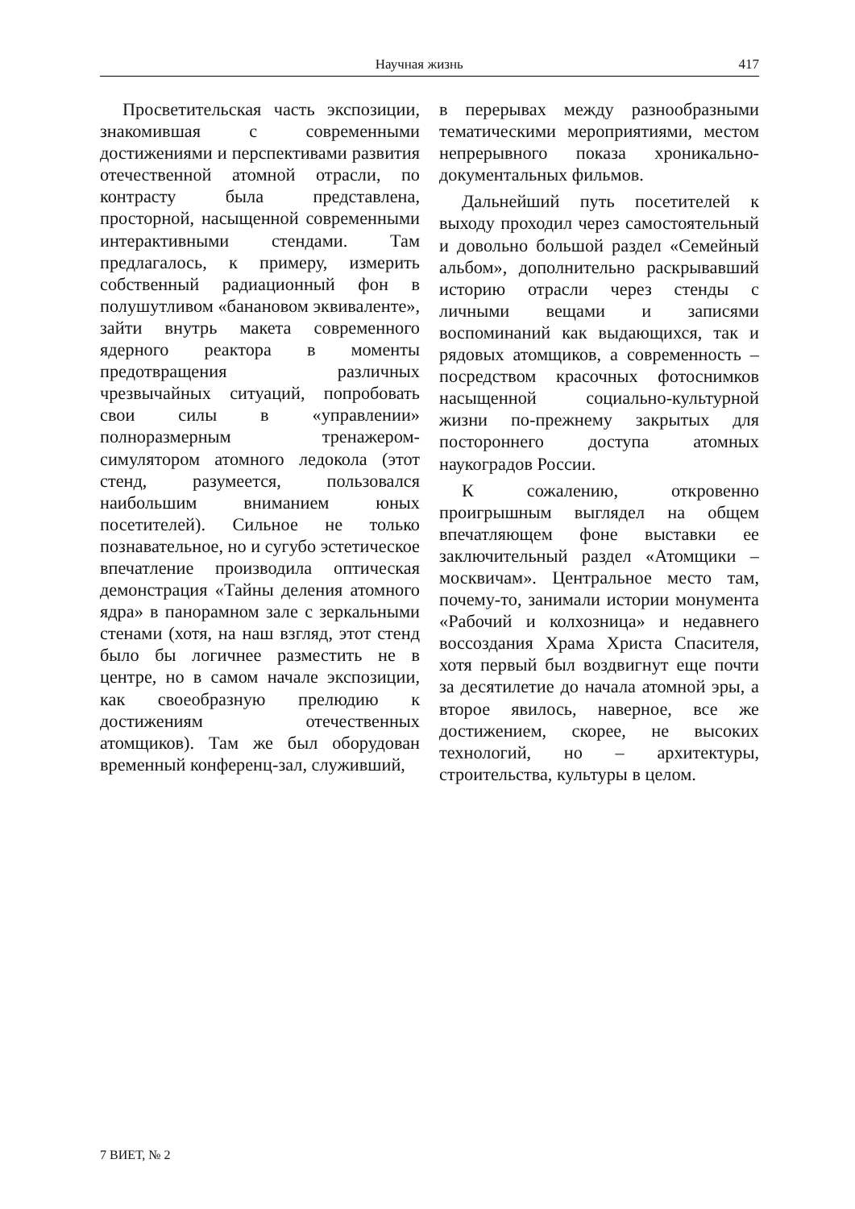Научная жизнь 417
Просветительская часть экспозиции, знакомившая с современными достижениями и перспективами развития отечественной атомной отрасли, по контрасту была представлена, просторной, насыщенной современными интерактивными стендами. Там предлагалось, к примеру, измерить собственный радиационный фон в полушутливом «банановом эквиваленте», зайти внутрь макета современного ядерного реактора в моменты предотвращения различных чрезвычайных ситуаций, попробовать свои силы в «управлении» полноразмерным тренажером-симулятором атомного ледокола (этот стенд, разумеется, пользовался наибольшим вниманием юных посетителей). Сильное не только познавательное, но и сугубо эстетическое впечатление производила оптическая демонстрация «Тайны деления атомного ядра» в панорамном зале с зеркальными стенами (хотя, на наш взгляд, этот стенд было бы логичнее разместить не в центре, но в самом начале экспозиции, как своеобразную прелюдию к достижениям отечественных атомщиков). Там же был оборудован временный конференц-зал, служивший,
в перерывах между разнообразными тематическими мероприятиями, местом непрерывного показа хроникально-документальных фильмов.
Дальнейший путь посетителей к выходу проходил через самостоятельный и довольно большой раздел «Семейный альбом», дополнительно раскрывавший историю отрасли через стенды с личными вещами и записями воспоминаний как выдающихся, так и рядовых атомщиков, а современность – посредством красочных фотоснимков насыщенной социально-культурной жизни по-прежнему закрытых для постороннего доступа атомных наукоградов России.
К сожалению, откровенно проигрышным выглядел на общем впечатляющем фоне выставки ее заключительный раздел «Атомщики – москвичам». Центральное место там, почему-то, занимали истории монумента «Рабочий и колхозница» и недавнего воссоздания Храма Христа Спасителя, хотя первый был воздвигнут еще почти за десятилетие до начала атомной эры, а второе явилось, наверное, все же достижением, скорее, не высоких технологий, но – архитектуры, строительства, культуры в целом.
7 ВИЕТ, № 2